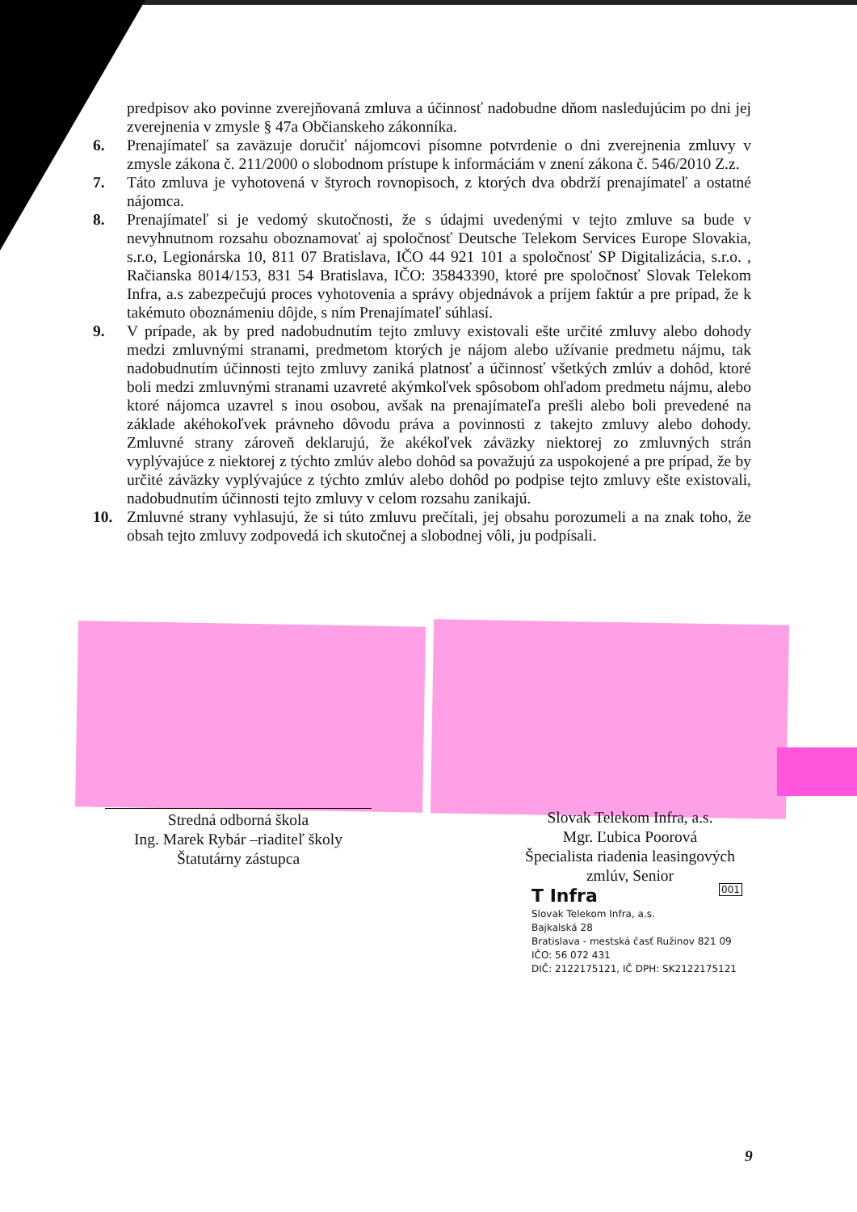predpisov ako povinne zverejňovaná zmluva a účinnosť nadobudne dňom nasledujúcim po dni jej zverejnenia v zmysle § 47a Občianskeho zákonníka.
6. Prenajímateľ sa zaväzuje doručiť nájomcovi písomne potvrdenie o dni zverejnenia zmluvy v zmysle zákona č. 211/2000 o slobodnom prístupe k informáciám v znení zákona č. 546/2010 Z.z.
7. Táto zmluva je vyhotovená v štyroch rovnopisoch, z ktorých dva obdrží prenajímateľ a ostatné nájomca.
8. Prenajímateľ si je vedomý skutočnosti, že s údajmi uvedenými v tejto zmluve sa bude v nevyhnutnom rozsahu oboznamovať aj spoločnosť Deutsche Telekom Services Europe Slovakia, s.r.o, Legionárska 10, 811 07 Bratislava, IČO 44 921 101 a spoločnosť SP Digitalizácia, s.r.o. , Račianska 8014/153, 831 54 Bratislava, IČO: 35843390, ktoré pre spoločnosť Slovak Telekom Infra, a.s zabezpečujú proces vyhotovenia a správy objednávok a príjem faktúr a pre prípad, že k takémuto oboznámeniu dôjde, s ním Prenajímateľ súhlasí.
9. V prípade, ak by pred nadobudnutím tejto zmluvy existovali ešte určité zmluvy alebo dohody medzi zmluvnými stranami, predmetom ktorých je nájom alebo užívanie predmetu nájmu, tak nadobudnutím účinnosti tejto zmluvy zaniká platnosť a účinnosť všetkých zmlúv a dohôd, ktoré boli medzi zmluvnými stranami uzavreté akýmkoľvek spôsobom ohľadom predmetu nájmu, alebo ktoré nájomca uzavrel s inou osobou, avšak na prenajímateľa prešli alebo boli prevedené na základe akéhokoľvek právneho dôvodu práva a povinnosti z takejto zmluvy alebo dohody. Zmluvné strany zároveň deklarujú, že akékoľvek záväzky niektorej zo zmluvných strán vyplývajúce z niektorej z týchto zmlúv alebo dohôd sa považujú za uspokojené a pre prípad, že by určité záväzky vyplývajúce z týchto zmlúv alebo dohôd po podpise tejto zmluvy ešte existovali, nadobudnutím účinnosti tejto zmluvy v celom rozsahu zanikajú.
10. Zmluvné strany vyhlasujú, že si túto zmluvu prečítali, jej obsahu porozumeli a na znak toho, že obsah tejto zmluvy zodpovedá ich skutočnej a slobodnej vôli, ju podpísali.
Stredná odborná škola
Ing. Marek Rybár –riaditeľ školy
Štatutárny zástupca
Slovak Telekom Infra, a.s.
Mgr. Ľubica Poorová
Špecialista riadenia leasingových zmlúv, Senior
001
T Infra
Slovak Telekom Infra, a.s.
Bajkalská 28
Bratislava - mestská časť Ružinov 821 09
IČO: 56 072 431
DIČ: 2122175121, IČ DPH: SK2122175121
9